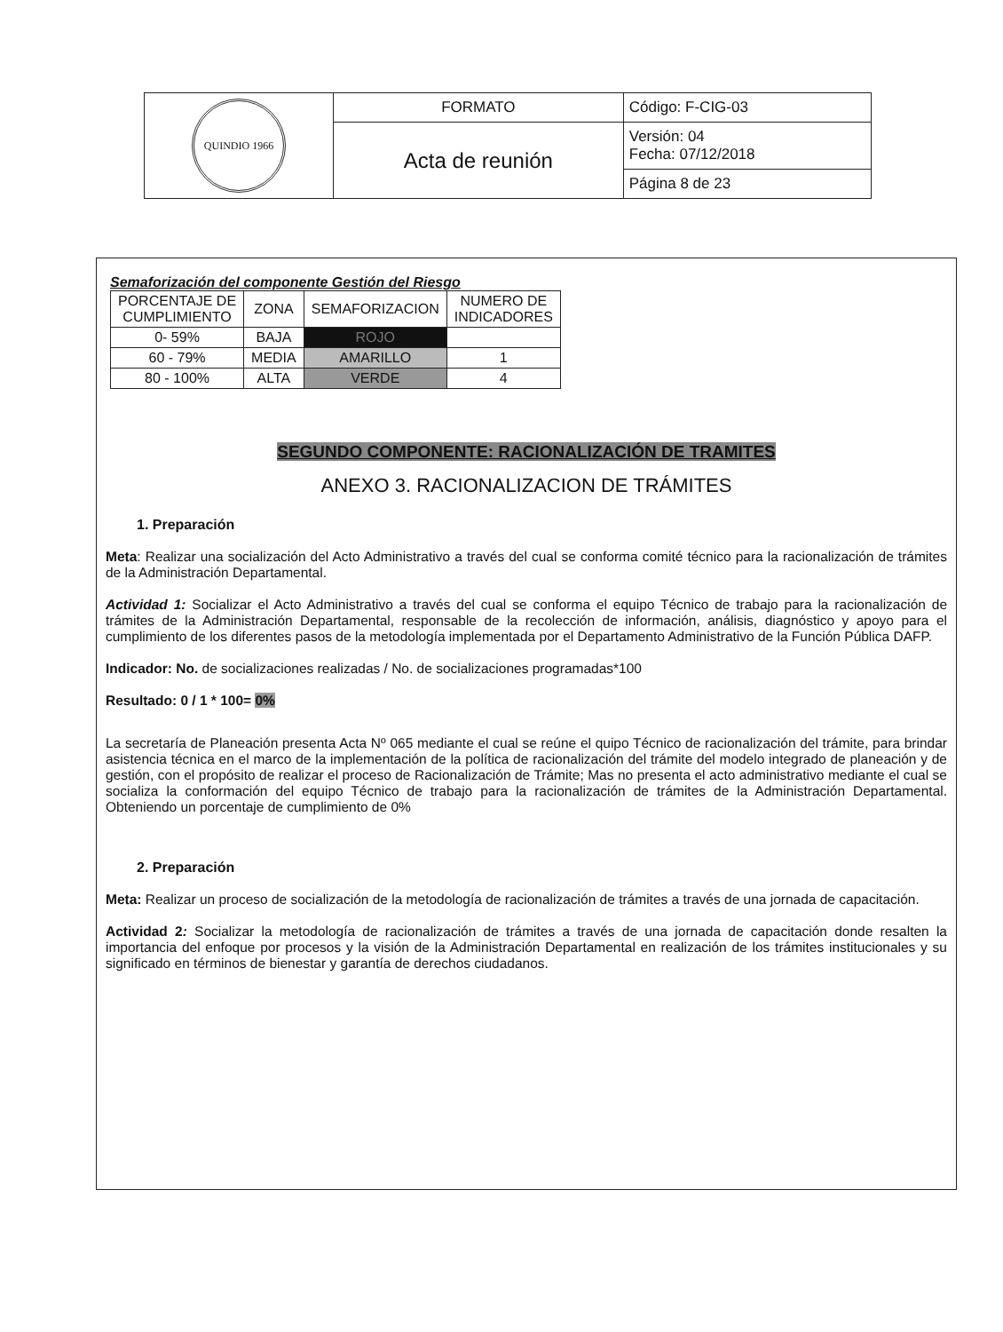| QUINDIO 1966 | FORMATO | Código: F-CIG-03 |
| | Acta de reunión | Versión: 04 Fecha: 07/12/2018 |
| | | Página 8 de 23 |
Semaforización del componente Gestión del Riesgo
| PORCENTAJE DE CUMPLIMIENTO | ZONA | SEMAFORIZACION | NUMERO DE INDICADORES |
| --- | --- | --- | --- |
| 0- 59% | BAJA | ROJO | |
| 60 - 79% | MEDIA | AMARILLO | 1 |
| 80 - 100% | ALTA | VERDE | 4 |
SEGUNDO COMPONENTE: RACIONALIZACIÓN DE TRAMITES
ANEXO 3. RACIONALIZACION DE TRÁMITES
1. Preparación
Meta: Realizar una socialización del Acto Administrativo a través del cual se conforma comité técnico para la racionalización de trámites de la Administración Departamental.
Actividad 1: Socializar el Acto Administrativo a través del cual se conforma el equipo Técnico de trabajo para la racionalización de trámites de la Administración Departamental, responsable de la recolección de información, análisis, diagnóstico y apoyo para el cumplimiento de los diferentes pasos de la metodología implementada por el Departamento Administrativo de la Función Pública DAFP.
Indicador: No. de socializaciones realizadas / No. de socializaciones programadas*100
Resultado: 0 / 1 * 100= 0%
La secretaría de Planeación presenta Acta Nº 065 mediante el cual se reúne el quipo Técnico de racionalización del trámite, para brindar asistencia técnica en el marco de la implementación de la política de racionalización del trámite del modelo integrado de planeación y de gestión, con el propósito de realizar el proceso de Racionalización de Trámite; Mas no presenta el acto administrativo mediante el cual se socializa la conformación del equipo Técnico de trabajo para la racionalización de trámites de la Administración Departamental. Obteniendo un porcentaje de cumplimiento de 0%
2. Preparación
Meta: Realizar un proceso de socialización de la metodología de racionalización de trámites a través de una jornada de capacitación.
Actividad 2: Socializar la metodología de racionalización de trámites a través de una jornada de capacitación donde resalten la importancia del enfoque por procesos y la visión de la Administración Departamental en realización de los trámites institucionales y su significado en términos de bienestar y garantía de derechos ciudadanos.